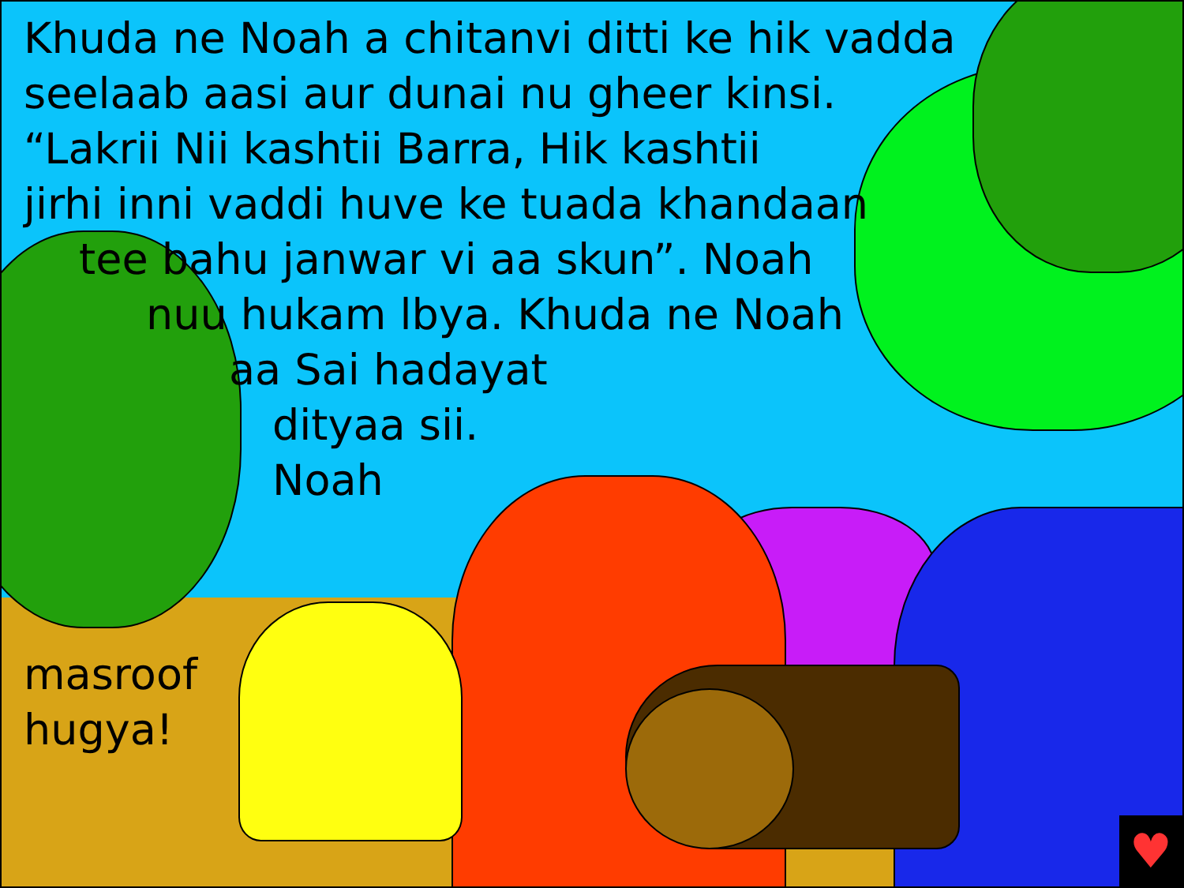Khuda ne Noah a chitanvi ditti ke hik vadda
seelaab aasi aur dunai nu gheer kinsi.
“Lakrii Nii kashtii Barra, Hik kashtii
jirhi inni vaddi huve ke tuada khandaan
tee bahu janwar vi aa skun”. Noah
nuu hukam lbya. Khuda ne Noah
aa Sai hadayat
dityaa sii.
Noah
masroof
hugya!
♥